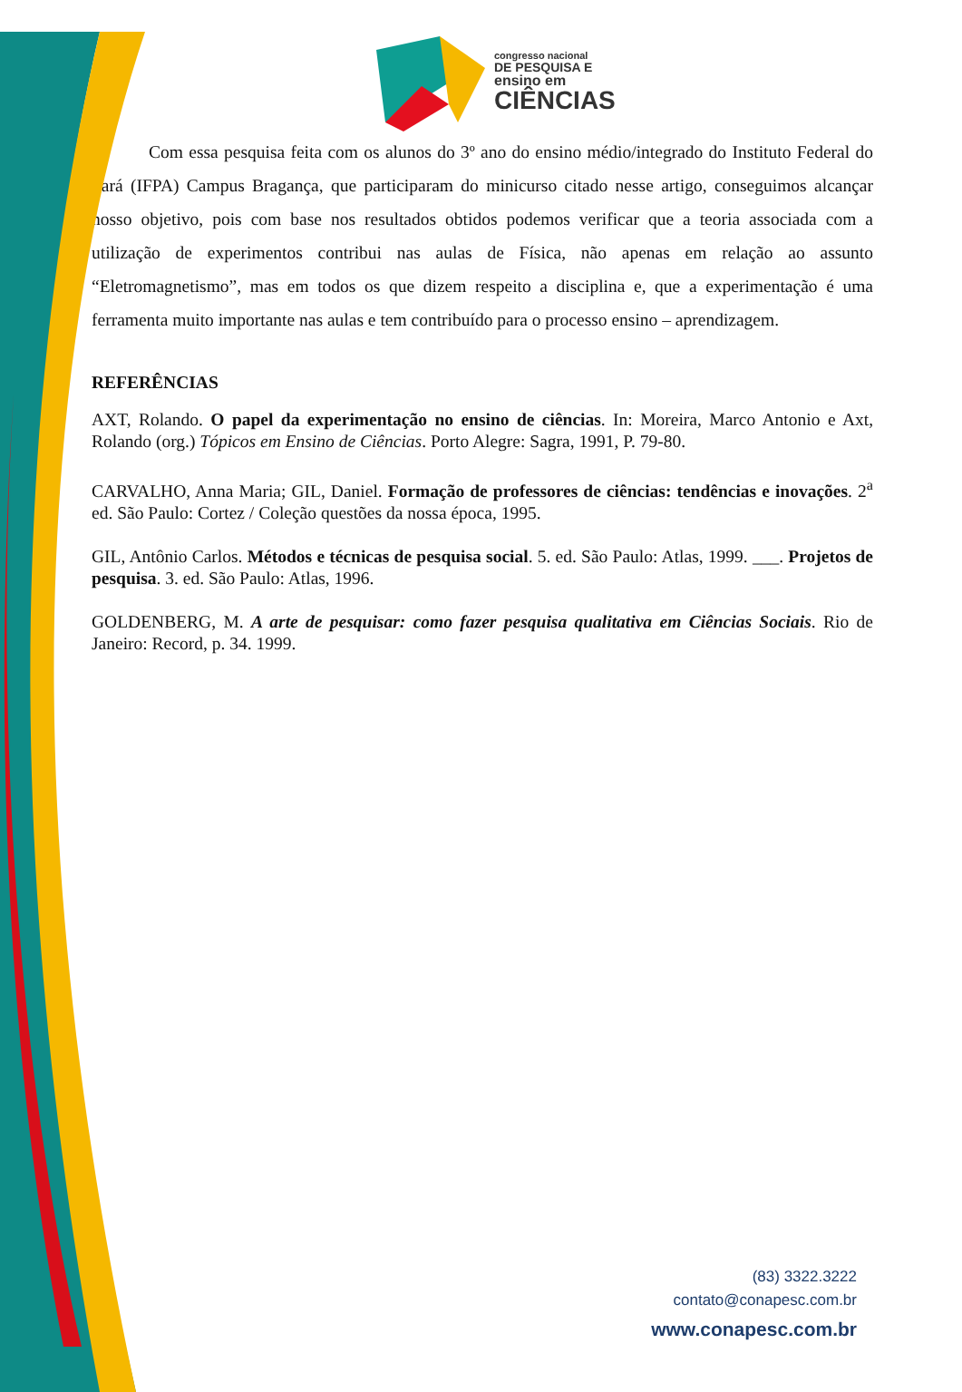congresso nacional
DE PESQUISA E
ensino em
CIÊNCIAS
Com essa pesquisa feita com os alunos do 3º ano do ensino médio/integrado do Instituto Federal do Pará (IFPA) Campus Bragança, que participaram do minicurso citado nesse artigo, conseguimos alcançar nosso objetivo, pois com base nos resultados obtidos podemos verificar que a teoria associada com a utilização de experimentos contribui nas aulas de Física, não apenas em relação ao assunto “Eletromagnetismo”, mas em todos os que dizem respeito a disciplina e, que a experimentação é uma ferramenta muito importante nas aulas e tem contribuído para o processo ensino – aprendizagem.
REFERÊNCIAS
AXT, Rolando. O papel da experimentação no ensino de ciências. In: Moreira, Marco Antonio e Axt, Rolando (org.) Tópicos em Ensino de Ciências. Porto Alegre: Sagra, 1991, P. 79-80.
CARVALHO, Anna Maria; GIL, Daniel. Formação de professores de ciências: tendências e inovações. 2<sup>a</sup> ed. São Paulo: Cortez / Coleção questões da nossa época, 1995.
GIL, Antônio Carlos. Métodos e técnicas de pesquisa social. 5. ed. São Paulo: Atlas, 1999. ___. Projetos de pesquisa. 3. ed. São Paulo: Atlas, 1996.
GOLDENBERG, M. A arte de pesquisar: como fazer pesquisa qualitativa em Ciências Sociais. Rio de Janeiro: Record, p. 34. 1999.
(83) 3322.3222
contato@conapesc.com.br
www.conapesc.com.br